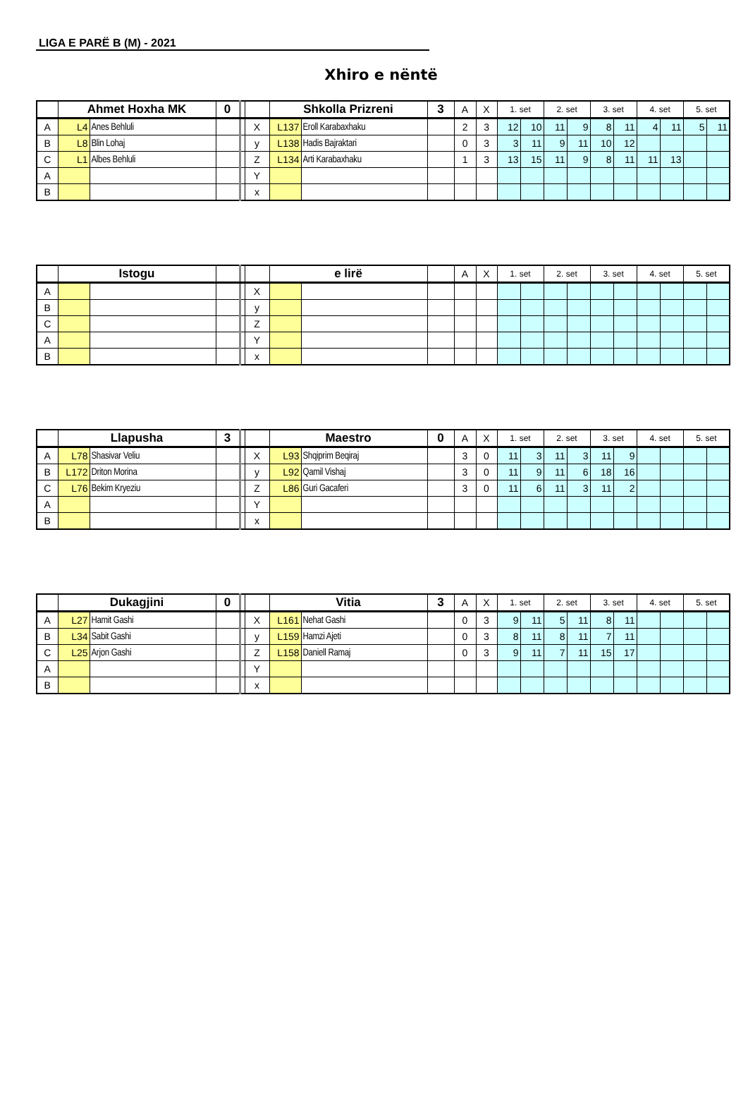LIGA E PARË B (M) - 2021
Xhiro e nëntë
| | Ahmet Hoxha MK | | 0 | | | Shkolla Prizreni | | 3 | A | X | 1. set | | 2. set | | 3. set | | 4. set | | 5. set | |
| --- | --- | --- | --- | --- | --- | --- | --- | --- | --- | --- | --- | --- | --- | --- | --- | --- | --- | --- | --- | --- |
| A | L4 | Anes Behluli | | | X | L137 | Eroll Karabaxhaku | | 2 | 3 | 12 | 10 | 11 | 9 | 8 | 11 | 4 | 11 | 5 | 11 |
| B | L8 | Blin Lohaj | | | y | L138 | Hadis Bajraktari | | 0 | 3 | 3 | 11 | 9 | 11 | 10 | 12 | | | | |
| C | L1 | Albes Behluli | | | Z | L134 | Arti Karabaxhaku | | 1 | 3 | 13 | 15 | 11 | 9 | 8 | 11 | 11 | 13 | | |
| A | | | | | Y | | | | | | | | | | | | | | | |
| B | | | | | x | | | | | | | | | | | | | | | |
| | Istogu | | | | | e lirë | | | A | X | 1. set | | 2. set | | 3. set | | 4. set | | 5. set | |
| --- | --- | --- | --- | --- | --- | --- | --- | --- | --- | --- | --- | --- | --- | --- | --- | --- | --- | --- | --- | --- |
| A | | | | | X | | | | | | | | | | | | | | | |
| B | | | | | y | | | | | | | | | | | | | | | |
| C | | | | | Z | | | | | | | | | | | | | | | |
| A | | | | | Y | | | | | | | | | | | | | | | |
| B | | | | | x | | | | | | | | | | | | | | | |
| | Llapusha | | 3 | | | Maestro | | 0 | A | X | 1. set | | 2. set | | 3. set | | 4. set | | 5. set | |
| --- | --- | --- | --- | --- | --- | --- | --- | --- | --- | --- | --- | --- | --- | --- | --- | --- | --- | --- | --- | --- |
| A | L78 | Shasivar Veliu | | | X | L93 | Shqiprim Beqiraj | | 3 | 0 | 11 | 3 | 11 | 3 | 11 | 9 | | | | |
| B | L172 | Driton Morina | | | y | L92 | Qamil Vishaj | | 3 | 0 | 11 | 9 | 11 | 6 | 18 | 16 | | | | |
| C | L76 | Bekim Kryeziu | | | Z | L86 | Guri Gacaferi | | 3 | 0 | 11 | 6 | 11 | 3 | 11 | 2 | | | | |
| A | | | | | Y | | | | | | | | | | | | | | | |
| B | | | | | x | | | | | | | | | | | | | | | |
| | Dukagjini | | 0 | | | Vitia | | 3 | A | X | 1. set | | 2. set | | 3. set | | 4. set | | 5. set | |
| --- | --- | --- | --- | --- | --- | --- | --- | --- | --- | --- | --- | --- | --- | --- | --- | --- | --- | --- | --- | --- |
| A | L27 | Hamit Gashi | | | X | L161 | Nehat Gashi | | 0 | 3 | 9 | 11 | 5 | 11 | 8 | 11 | | | | |
| B | L34 | Sabit Gashi | | | y | L159 | Hamzi Ajeti | | 0 | 3 | 8 | 11 | 8 | 11 | 7 | 11 | | | | |
| C | L25 | Arjon Gashi | | | Z | L158 | Daniell Ramaj | | 0 | 3 | 9 | 11 | 7 | 11 | 15 | 17 | | | | |
| A | | | | | Y | | | | | | | | | | | | | | | |
| B | | | | | x | | | | | | | | | | | | | | | |